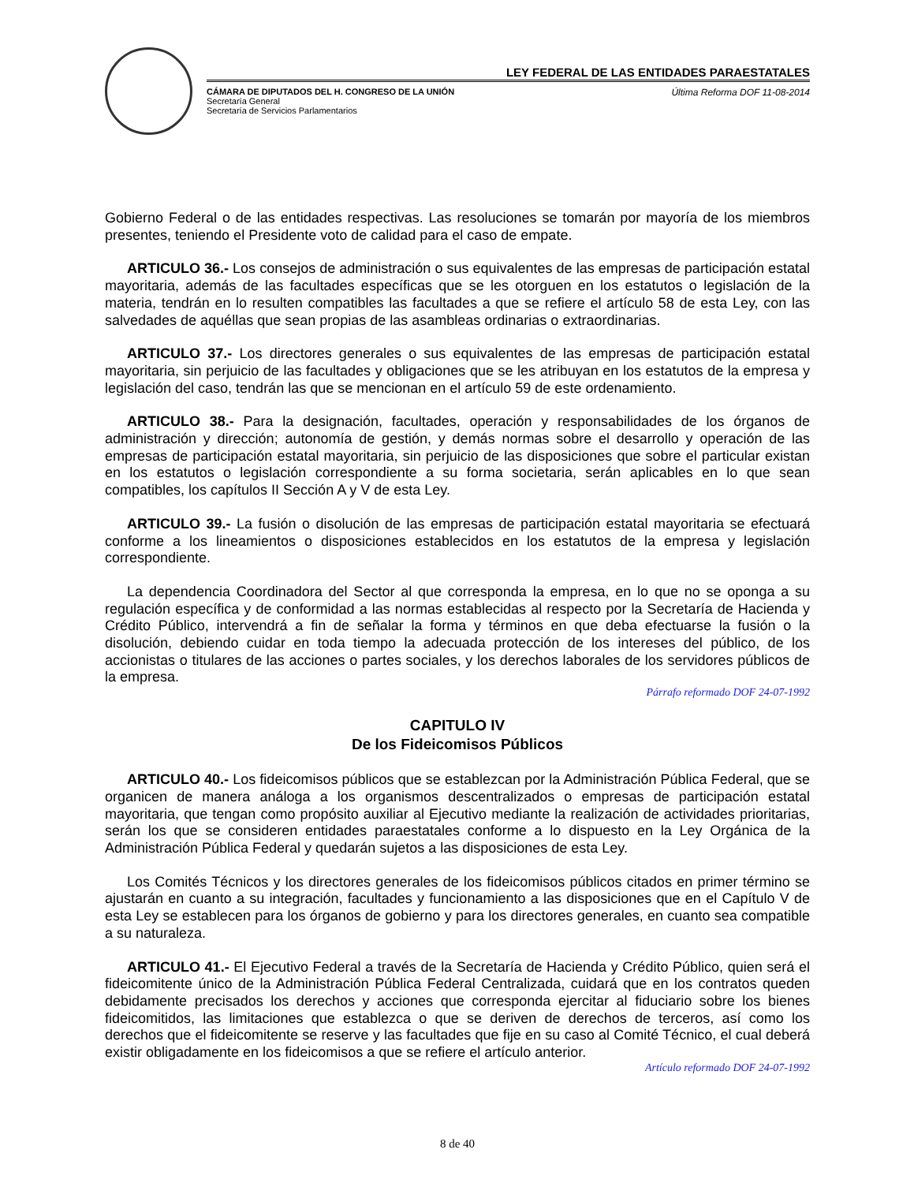LEY FEDERAL DE LAS ENTIDADES PARAESTATALES
CÁMARA DE DIPUTADOS DEL H. CONGRESO DE LA UNIÓN
Secretaría General
Secretaría de Servicios Parlamentarios
Última Reforma DOF 11-08-2014
Gobierno Federal o de las entidades respectivas. Las resoluciones se tomarán por mayoría de los miembros presentes, teniendo el Presidente voto de calidad para el caso de empate.
ARTICULO 36.- Los consejos de administración o sus equivalentes de las empresas de participación estatal mayoritaria, además de las facultades específicas que se les otorguen en los estatutos o legislación de la materia, tendrán en lo resulten compatibles las facultades a que se refiere el artículo 58 de esta Ley, con las salvedades de aquéllas que sean propias de las asambleas ordinarias o extraordinarias.
ARTICULO 37.- Los directores generales o sus equivalentes de las empresas de participación estatal mayoritaria, sin perjuicio de las facultades y obligaciones que se les atribuyan en los estatutos de la empresa y legislación del caso, tendrán las que se mencionan en el artículo 59 de este ordenamiento.
ARTICULO 38.- Para la designación, facultades, operación y responsabilidades de los órganos de administración y dirección; autonomía de gestión, y demás normas sobre el desarrollo y operación de las empresas de participación estatal mayoritaria, sin perjuicio de las disposiciones que sobre el particular existan en los estatutos o legislación correspondiente a su forma societaria, serán aplicables en lo que sean compatibles, los capítulos II Sección A y V de esta Ley.
ARTICULO 39.- La fusión o disolución de las empresas de participación estatal mayoritaria se efectuará conforme a los lineamientos o disposiciones establecidos en los estatutos de la empresa y legislación correspondiente.
La dependencia Coordinadora del Sector al que corresponda la empresa, en lo que no se oponga a su regulación específica y de conformidad a las normas establecidas al respecto por la Secretaría de Hacienda y Crédito Público, intervendrá a fin de señalar la forma y términos en que deba efectuarse la fusión o la disolución, debiendo cuidar en toda tiempo la adecuada protección de los intereses del público, de los accionistas o titulares de las acciones o partes sociales, y los derechos laborales de los servidores públicos de la empresa.
Párrafo reformado DOF 24-07-1992
CAPITULO IV
De los Fideicomisos Públicos
ARTICULO 40.- Los fideicomisos públicos que se establezcan por la Administración Pública Federal, que se organicen de manera análoga a los organismos descentralizados o empresas de participación estatal mayoritaria, que tengan como propósito auxiliar al Ejecutivo mediante la realización de actividades prioritarias, serán los que se consideren entidades paraestatales conforme a lo dispuesto en la Ley Orgánica de la Administración Pública Federal y quedarán sujetos a las disposiciones de esta Ley.
Los Comités Técnicos y los directores generales de los fideicomisos públicos citados en primer término se ajustarán en cuanto a su integración, facultades y funcionamiento a las disposiciones que en el Capítulo V de esta Ley se establecen para los órganos de gobierno y para los directores generales, en cuanto sea compatible a su naturaleza.
ARTICULO 41.- El Ejecutivo Federal a través de la Secretaría de Hacienda y Crédito Público, quien será el fideicomitente único de la Administración Pública Federal Centralizada, cuidará que en los contratos queden debidamente precisados los derechos y acciones que corresponda ejercitar al fiduciario sobre los bienes fideicomitidos, las limitaciones que establezca o que se deriven de derechos de terceros, así como los derechos que el fideicomitente se reserve y las facultades que fije en su caso al Comité Técnico, el cual deberá existir obligadamente en los fideicomisos a que se refiere el artículo anterior.
Artículo reformado DOF 24-07-1992
8 de 40